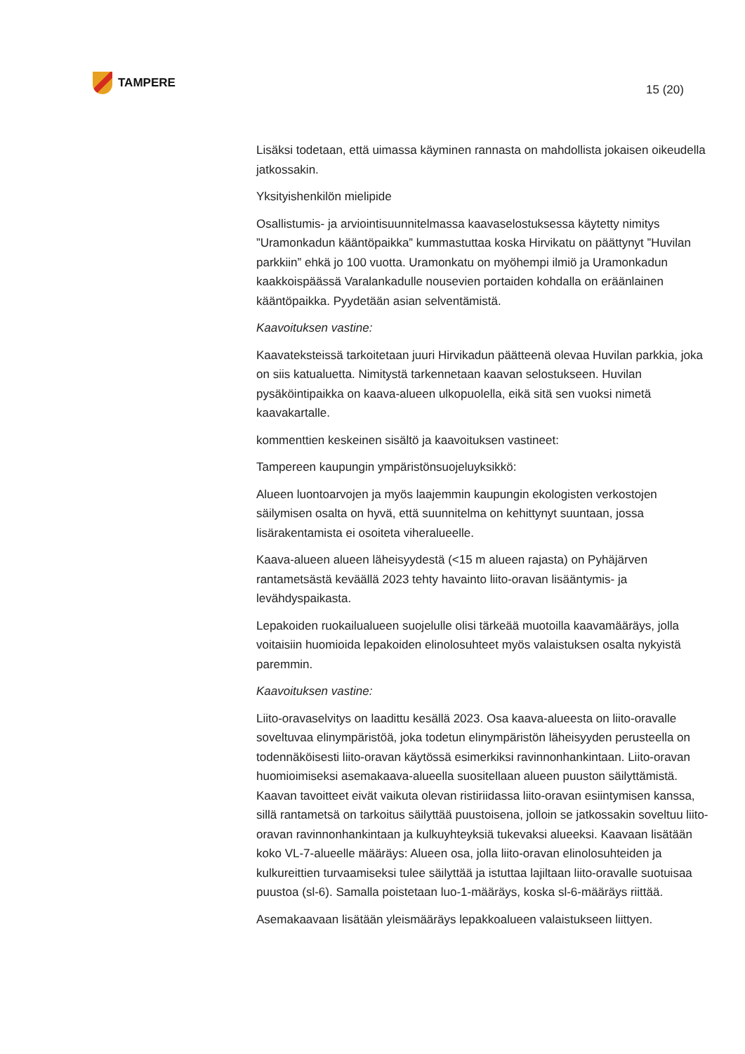TAMPERE
15 (20)
Lisäksi todetaan, että uimassa käyminen rannasta on mahdollista jokaisen oikeudella jatkossakin.
Yksityishenkilön mielipide
Osallistumis- ja arviointisuunnitelmassa kaavaselostuksessa käytetty nimitys ”Uramonkadun kääntöpaikka” kummastuttaa koska Hirvikatu on päättynyt ”Huvilan parkkiin” ehkä jo 100 vuotta. Uramonkatu on myöhempi ilmiö ja Uramonkadun kaakkoispäässä Varalankadulle nousevien portaiden kohdalla on eräänlainen kääntöpaikka. Pyydetään asian selventämistä.
Kaavoituksen vastine:
Kaavateksteissä tarkoitetaan juuri Hirvikadun päätteenä olevaa Huvilan parkkia, joka on siis katualuetta. Nimitystä tarkennetaan kaavan selostukseen. Huvilan pysäköintipaikka on kaava-alueen ulkopuolella, eikä sitä sen vuoksi nimetä kaavakartalle.
kommenttien keskeinen sisältö ja kaavoituksen vastineet:
Tampereen kaupungin ympäristönsuojeluyksikkö:
Alueen luontoarvojen ja myös laajemmin kaupungin ekologisten verkostojen säilymisen osalta on hyvä, että suunnitelma on kehittynyt suuntaan, jossa lisärakentamista ei osoiteta viheralueelle.
Kaava-alueen alueen läheisyydestä (<15 m alueen rajasta) on Pyhäjärven rantametsästä keväällä 2023 tehty havainto liito-oravan lisääntymis- ja levähdyspaikasta.
Lepakoiden ruokailualueen suojelulle olisi tärkeää muotoilla kaavamääräys, jolla voitaisiin huomioida lepakoiden elinolosuhteet myös valaistuksen osalta nykyistä paremmin.
Kaavoituksen vastine:
Liito-oravaselvitys on laadittu kesällä 2023. Osa kaava-alueesta on liito-oravalle soveltuvaa elinympäristöä, joka todetun elinympäristön läheisyyden perusteella on todennäköisesti liito-oravan käytössä esimerkiksi ravinnonhankintaan. Liito-oravan huomioimiseksi asemakaava-alueella suositellaan alueen puuston säilyttämistä. Kaavan tavoitteet eivät vaikuta olevan ristiriidassa liito-oravan esiintymisen kanssa, sillä rantametsä on tarkoitus säilyttää puustoisena, jolloin se jatkossakin soveltuu liito-oravan ravinnonhankintaan ja kulkuyhteyksiä tukevaksi alueeksi. Kaavaan lisätään koko VL-7-alueelle määräys: Alueen osa, jolla liito-oravan elinolosuhteiden ja kulkureittien turvaamiseksi tulee säilyttää ja istuttaa lajiltaan liito-oravalle suotuisaa puustoa (sl-6). Samalla poistetaan luo-1-määräys, koska sl-6-määräys riittää.
Asemakaavaan lisätään yleismääräys lepakkoalueen valaistukseen liittyen.